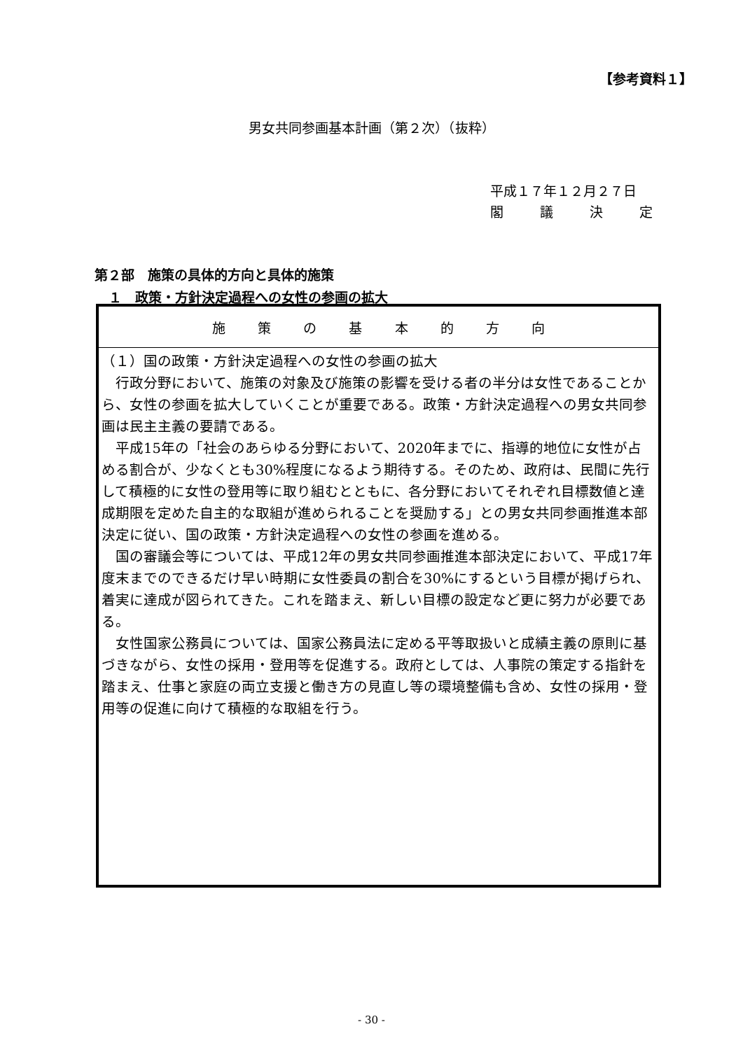【参考資料１】
男女共同参画基本計画（第２次）（抜粋）
平成１７年１２月２７日
閣議決定
第２部　施策の具体的方向と具体的施策
１　政策・方針決定過程への女性の参画の拡大
| 施 策 の 基 本 的 方 向 |
| --- |
| （１）国の政策・方針決定過程への女性の参画の拡大 行政分野において、施策の対象及び施策の影響を受ける者の半分は女性であることから、女性の参画を拡大していくことが重要である。政策・方針決定過程への男女共同参画は民主主義の要請である。 平成15年の「社会のあらゆる分野において、2020年までに、指導的地位に女性が占める割合が、少なくとも30%程度になるよう期待する。そのため、政府は、民間に先行して積極的に女性の登用等に取り組むとともに、各分野においてそれぞれ目標数値と達成期限を定めた自主的な取組が進められることを奨励する」との男女共同参画推進本部決定に従い、国の政策・方針決定過程への女性の参画を進める。 国の審議会等については、平成12年の男女共同参画推進本部決定において、平成17年度末までのできるだけ早い時期に女性委員の割合を30%にするという目標が掲げられ、着実に達成が図られてきた。これを踏まえ、新しい目標の設定など更に努力が必要である。 女性国家公務員については、国家公務員法に定める平等取扱いと成績主義の原則に基づきながら、女性の採用・登用等を促進する。政府としては、人事院の策定する指針を踏まえ、仕事と家庭の両立支援と働き方の見直し等の環境整備も含め、女性の採用・登用等の促進に向けて積極的な取組を行う。 |
- 30 -